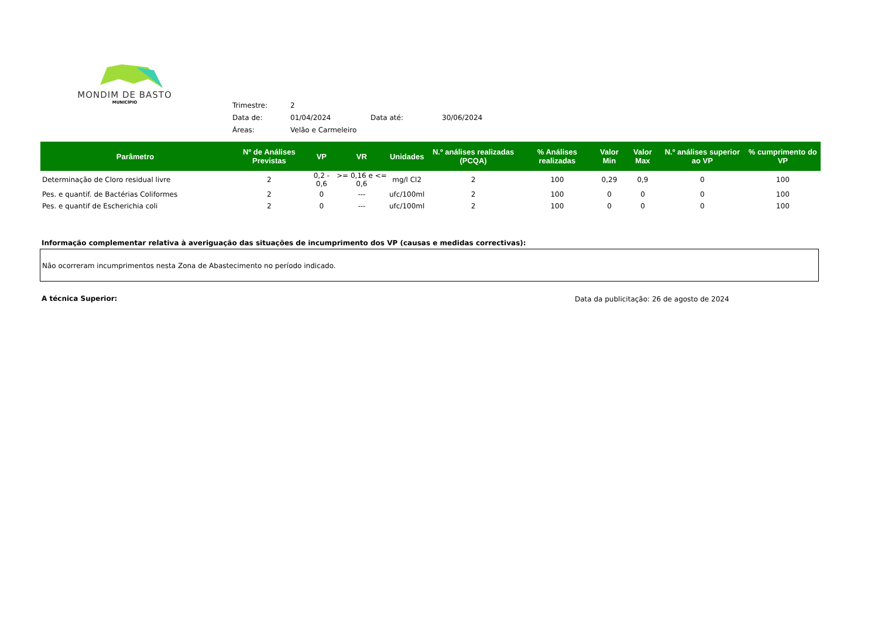MONDIM DE BASTO
MUNICÍPIO
| Trimestre: | 2 | | |
| Data de: | 01/04/2024 | Data até: | 30/06/2024 |
| Áreas: | Velão e Carmeleiro | | |
| Parâmetro | Nº de Análises Previstas | VP | VR | Unidades | N.º análises realizadas (PCQA) | % Análises realizadas | Valor Min | Valor Max | N.º análises superior ao VP | % cumprimento do VP |
| --- | --- | --- | --- | --- | --- | --- | --- | --- | --- | --- |
| Determinação de Cloro residual livre | 2 | 0,2 - 0,6 | >= 0,16 e <= 0,6 | mg/l Cl2 | 2 | 100 | 0,29 | 0,9 | 0 | 100 |
| Pes. e quantif. de Bactérias Coliformes | 2 | 0 | --- | ufc/100ml | 2 | 100 | 0 | 0 | 0 | 100 |
| Pes. e quantif de Escherichia coli | 2 | 0 | --- | ufc/100ml | 2 | 100 | 0 | 0 | 0 | 100 |
Informação complementar relativa à averiguação das situações de incumprimento dos VP (causas e medidas correctivas):
Não ocorreram incumprimentos nesta Zona de Abastecimento no período indicado.
A técnica Superior:
Data da publicitação: 26 de agosto de 2024